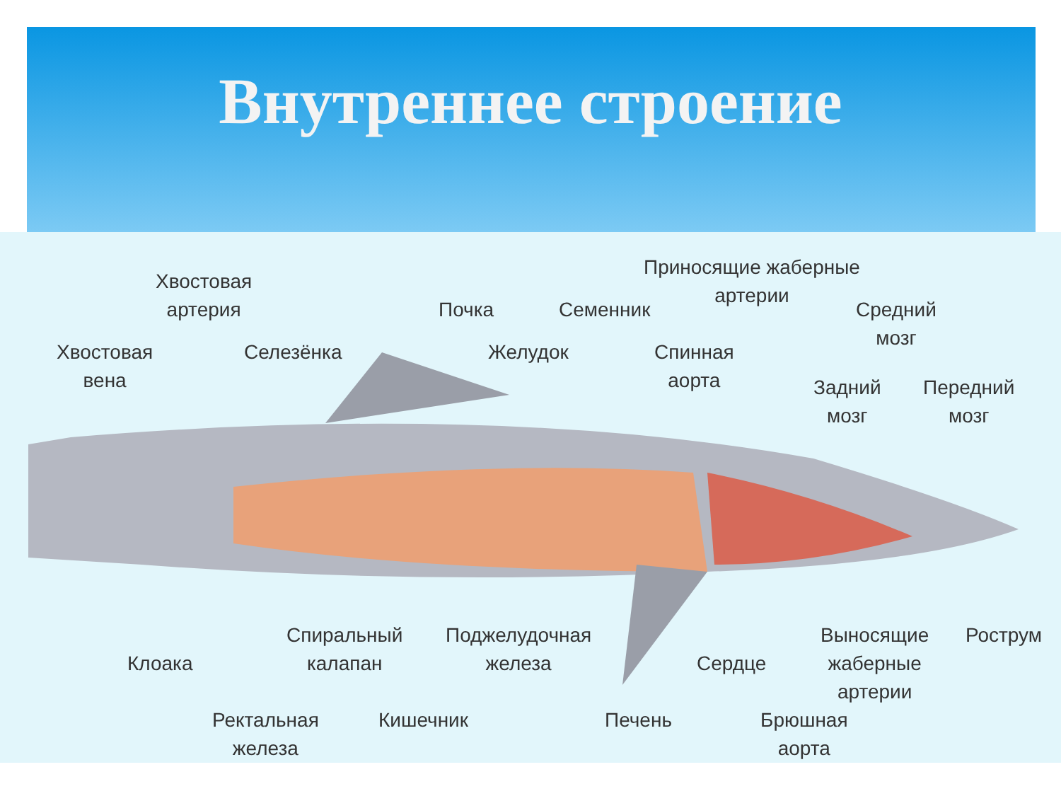Внутреннее строение
Хвостовая
артерия
Хвостовая
вена
Селезёнка
Почка
Желудок
Семенник
Приносящие жаберные
артерии
Спинная
аорта
Средний
мозг
Задний
мозг
Передний
мозг
Клоака
Спиральный
калапан
Поджелудочная
железа
Сердце
Выносящие
жаберные
артерии
Рострум
Ректальная
железа
Кишечник Печень
Брюшная
аорта